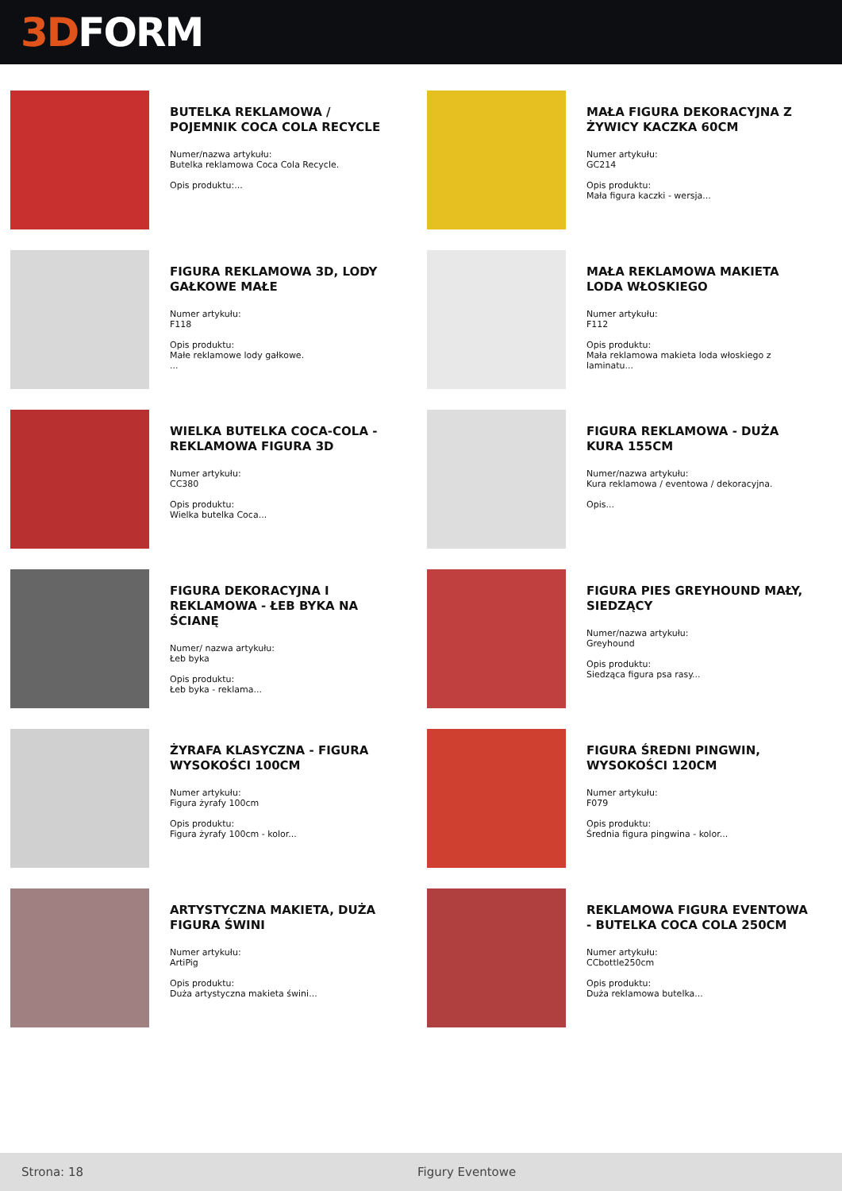3D FORM
BUTELKA REKLAMOWA / POJEMNIK COCA COLA RECYCLE
Numer/nazwa artykułu:
Butelka reklamowa Coca Cola Recycle.
Opis produktu:...
MAŁA FIGURA DEKORACYJNA Z ŻYWICY KACZKA 60CM
Numer artykułu:
GC214
Opis produktu:
Mała figura kaczki - wersja...
FIGURA REKLAMOWA 3D, LODY GAŁKOWE MAŁE
Numer artykułu:
F118
Opis produktu:
Małe reklamowe lody gałkowe.
...
MAŁA REKLAMOWA MAKIETA LODA WŁOSKIEGO
Numer artykułu:
F112
Opis produktu:
Mała reklamowa makieta loda włoskiego z laminatu...
WIELKA BUTELKA COCA-COLA - REKLAMOWA FIGURA 3D
Numer artykułu:
CC380
Opis produktu:
Wielka butelka Coca...
FIGURA REKLAMOWA - DUŻA KURA 155CM
Numer/nazwa artykułu:
Kura reklamowa / eventowa / dekoracyjna.
Opis...
FIGURA DEKORACYJNA I REKLAMOWA - ŁEB BYKA NA ŚCIANĘ
Numer/ nazwa artykułu:
Łeb byka
Opis produktu:
Łeb byka - reklama...
FIGURA PIES GREYHOUND MAŁY, SIEDZĄCY
Numer/nazwa artykułu:
Greyhound
Opis produktu:
Siedząca figura psa rasy...
ŻYRAFA KLASYCZNA - FIGURA WYSOKOŚCI 100CM
Numer artykułu:
Figura żyrafy 100cm
Opis produktu:
Figura żyrafy 100cm - kolor...
FIGURA ŚREDNI PINGWIN, WYSOKOŚCI 120CM
Numer artykułu:
F079
Opis produktu:
Średnia figura pingwina - kolor...
ARTYSTYCZNA MAKIETA, DUŻA FIGURA ŚWINI
Numer artykułu:
ArtiPig
Opis produktu:
Duża artystyczna makieta świni...
REKLAMOWA FIGURA EVENTOWA - BUTELKA COCA COLA 250CM
Numer artykułu:
CCbottle250cm
Opis produktu:
Duża reklamowa butelka...
Strona: 18 Figury Eventowe